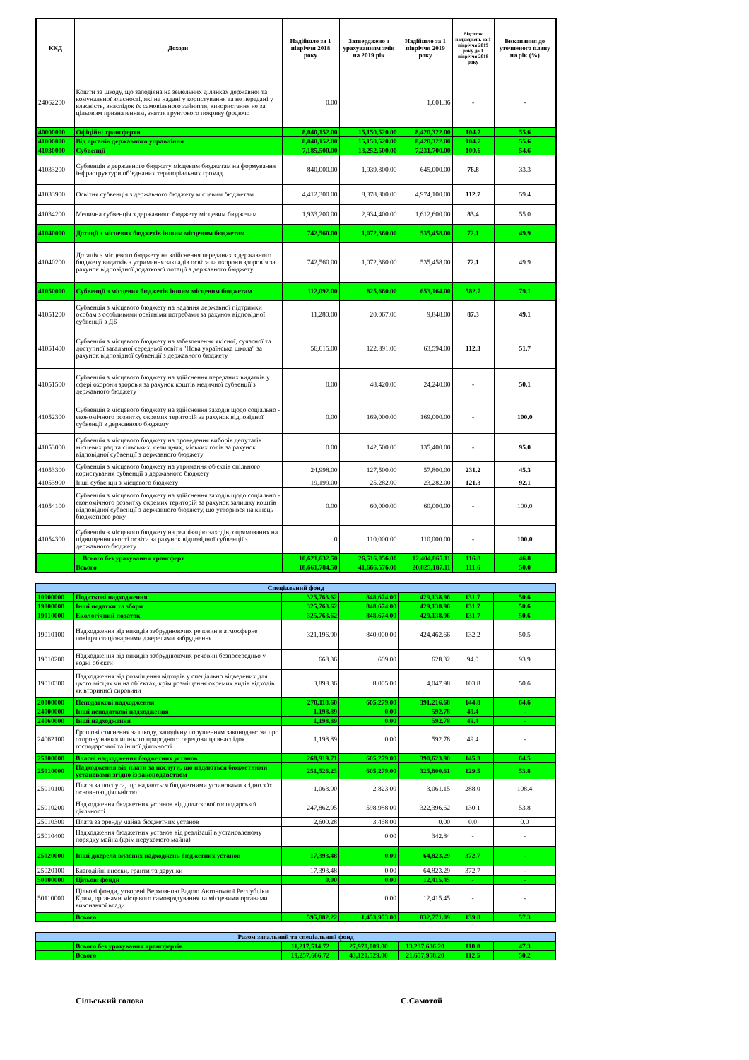| ККД | Доходи | Надійшло за 1 півріччя 2018 року | Затверджено з урахуванням змін на 2019 рік | Надійшло за 1 півріччя 2019 року | Відсоток надходжень за 1 півріччя 2019 року до 1 півріччя 2018 року | Виконання до уточненого плану на рік (%) |
| --- | --- | --- | --- | --- | --- | --- |
| 24062200 | Кошти за шкоду, що заподіяна на земельних ділянках державної та комунальної власності, які не надані у користування та не передані у власність, внаслідок їх самовільного зайняття, використання не за цільовим призначенням, зняття грунтового покриву (родючо | 0.00 | | 1,601.36 | - | - |
| 40000000 | Офіційні трансферти | 8,040,152.00 | 15,150,520.00 | 8,420,322.00 | 104.7 | 55.6 |
| 41000000 | Від органів державного управління | 8,040,152.00 | 15,150,520.00 | 8,420,322.00 | 104.7 | 55.6 |
| 41030000 | Субвенції | 7,185,500.00 | 13,252,500.00 | 7,231,700.00 | 100.6 | 54.6 |
| 41033200 | Субвенція з державного бюджету місцевим бюджетам на формування інфраструктури об’єднаних територіальних громад | 840,000.00 | 1,939,300.00 | 645,000.00 | 76.8 | 33.3 |
| 41033900 | Освітня субвенція з державного бюджету місцевим бюджетам | 4,412,300.00 | 8,378,800.00 | 4,974,100.00 | 112.7 | 59.4 |
| 41034200 | Медична субвенція з державного бюджету місцевим бюджетам | 1,933,200.00 | 2,934,400.00 | 1,612,600.00 | 83.4 | 55.0 |
| 41040000 | Дотації з місцевих бюджетів іншим місцевим бюджетам | 742,560.00 | 1,072,360.00 | 535,458.00 | 72.1 | 49.9 |
| 41040200 | Дотація з місцевого бюджету на здійснення переданих з державного бюджету видатків з утримання закладів освіти та охорони здоров`я за рахунок відповідної додаткової дотації з державного бюджету | 742,560.00 | 1,072,360.00 | 535,458.00 | 72.1 | 49.9 |
| 41050000 | Субвенції з місцевих бюджетів іншим місцевим бюджетам | 112,092.00 | 825,660.00 | 653,164.00 | 582.7 | 79.1 |
| 41051200 | Субвенція з місцевого бюджету на надання державної підтримки особам з особливими освітніми потребами за рахунок відповідної субвенції з ДБ | 11,280.00 | 20,067.00 | 9,848.00 | 87.3 | 49.1 |
| 41051400 | Субвенція з місцевого бюджету на забезпечення якісної, сучасної та доступної загальної середньої освіти "Нова українська школа" за рахунок відповідної субвенції з державного бюджету | 56,615.00 | 122,891.00 | 63,594.00 | 112.3 | 51.7 |
| 41051500 | Субвенція з місцевого бюджету на здійснення переданих видатків у сфері охорони здоров'я за рахунок коштів медичної субвенції з державного бюджету | 0.00 | 48,420.00 | 24,240.00 | - | 50.1 |
| 41052300 | Субвенція з місцевого бюджету на здійснення заходів щодо соціально - економічного розвитку окремих територій за рахунок відповідної субвенції з державного бюджету | 0.00 | 169,000.00 | 169,000.00 | - | 100.0 |
| 41053000 | Субвенція з місцевого бюджету на проведення виборів депутатів місцевих рад та сільських, селищних, міських голів за рахунок відповідної субвенції з державного бюджету | 0.00 | 142,500.00 | 135,400.00 | - | 95.0 |
| 41053300 | Субвенція з місцевого бюджету на утримання об'єктів спільного користування субвенції з державного бюджету | 24,998.00 | 127,500.00 | 57,800.00 | 231.2 | 45.3 |
| 41053900 | Інші субвенції з місцевого бюджету | 19,199.00 | 25,282.00 | 23,282.00 | 121.3 | 92.1 |
| 41054100 | Субвенція з місцевого бюджету на здійснення заходів щодо соціально - економічного розвитку окремих територій за рахунок залишку коштів відповідної субвенції з державного бюджету, що утворився на кінець бюджетного року | 0.00 | 60,000.00 | 60,000.00 | - | 100.0 |
| 41054300 | Субвенція з місцевого бюджету на реалізацію заходів, спрямованих на підвищення якості освіти за рахунок відповідної субвенції з державного бюджету | 0 | 110,000.00 | 110,000.00 | - | 100.0 |
| | Всього без урахування трансферт | 10,621,632.50 | 26,516,056.00 | 12,404,865.11 | 116.8 | 46.8 |
| | Всього | 18,661,784.50 | 41,666,576.00 | 20,825,187.11 | 111.6 | 50.0 |
| Спеціальний фонд | | | | | | |
| 10000000 | Податкові надходження | 325,763.62 | 848,674.00 | 429,138.96 | 131.7 | 50.6 |
| 19000000 | Інші податки та збори | 325,763.62 | 848,674.00 | 429,138.96 | 131.7 | 50.6 |
| 19010000 | Екологічний податок | 325,763.62 | 848,674.00 | 429,138.96 | 131.7 | 50.6 |
| 19010100 | Надходження від викидів забруднюючих речовин в атмосферне повітря стаціонарними джерелами забруднення | 321,196.90 | 840,000.00 | 424,462.66 | 132.2 | 50.5 |
| 19010200 | Надходження від викидів забруднюючих речовин безпосередньо у водні об'єкти | 668.36 | 669.00 | 628.32 | 94.0 | 93.9 |
| 19010300 | Надходження від розміщення відходів у спеціально відведених для цього місцях чи на об`єктах, крім розміщення окремих видів відходів як вторинної сировини | 3,898.36 | 8,005.00 | 4,047.98 | 103.8 | 50.6 |
| 20000000 | Неподаткові надходження | 270,118.60 | 605,279.00 | 391,216.68 | 144.8 | 64.6 |
| 24000000 | Інші неподаткові надходження | 1,198.89 | 0.00 | 592.78 | 49.4 | - |
| 24060000 | Інші надходження | 1,198.89 | 0.00 | 592.78 | 49.4 | - |
| 24062100 | Грошові стягнення за шкоду, заподіяну порушенням законодавства про охорону навколишнього природного середовища внаслідок господарської та іншої діяльності | 1,198.89 | 0.00 | 592.78 | 49.4 | - |
| 25000000 | Власні надходження бюджетних установ | 268,919.71 | 605,279.00 | 390,623.90 | 145.3 | 64.5 |
| 25010000 | Надходження від плати за послуги, що надаються бюджетними установами згідно із законодавством | 251,526.23 | 605,279.00 | 325,800.61 | 129.5 | 53.8 |
| 25010100 | Плата за послуги, що надаються бюджетними установами згідно з їх основною діяльністю | 1,063.00 | 2,823.00 | 3,061.15 | 288.0 | 108.4 |
| 25010200 | Надходження бюджетних установ від додаткової господарської діяльності | 247,862.95 | 598,988.00 | 322,396.62 | 130.1 | 53.8 |
| 25010300 | Плата за оренду майна бюджетних установ | 2,600.28 | 3,468.00 | 0.00 | 0.0 | 0.0 |
| 25010400 | Надходження бюджетних установ від реалізації в установленому порядку майна (крім нерухомого майна) | | 0.00 | 342.84 | - | - |
| 25020000 | Інші джерела власних надходжень бюджетних установ | 17,393.48 | 0.00 | 64,823.29 | 372.7 | - |
| 25020100 | Благодійні внески, гранти та дарунки | 17,393.48 | 0.00 | 64,823.29 | 372.7 | - |
| 50000000 | Цільові фонди | 0.00 | 0.00 | 12,415.45 | - | - |
| 50110000 | Цільові фонди, утворені Верховною Радою Автономної Республіки Крим, органами місцевого самоврядування та місцевими органами виконавчої влади | | 0.00 | 12,415.45 | - | - |
| | Всього | 595,882.22 | 1,453,953.00 | 832,771.09 | 139.8 | 57.3 |
| Разом загальний та спеціальний фонд | | | | | | |
| | Всього без урахування трансфертів | 11,217,514.72 | 27,970,009.00 | 13,237,636.20 | 118.0 | 47.3 |
| | Всього | 19,257,666.72 | 43,120,529.00 | 21,657,958.20 | 112.5 | 50.2 |
Сільський голова С.Самотой